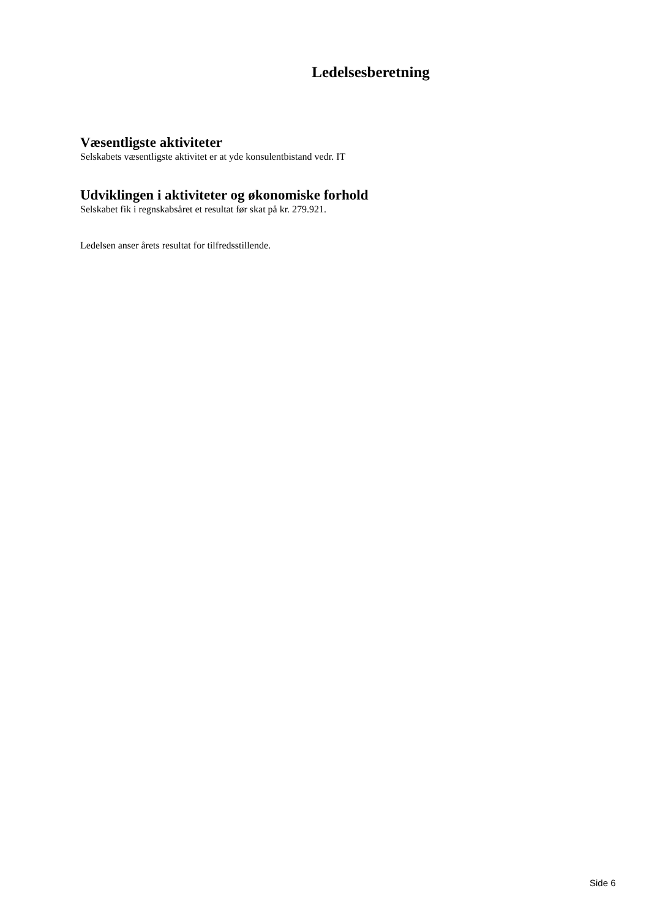Ledelsesberetning
Væsentligste aktiviteter
Selskabets væsentligste aktivitet er at yde konsulentbistand vedr. IT
Udviklingen i aktiviteter og økonomiske forhold
Selskabet fik i regnskabsåret et resultat før skat på kr. 279.921.
Ledelsen anser årets resultat for tilfredsstillende.
Side 6